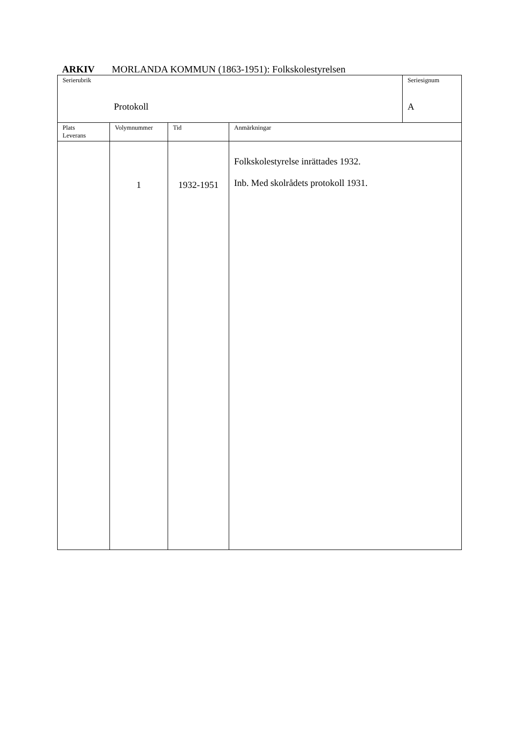ARKIV MORLANDA KOMMUN (1863-1951): Folkskolestyrelsen
| Serierubrik Protokoll | | | | Seriesignum A |
| Plats Leverans | Volymnummer | Tid | Anmärkningar | |
| | 1 | 1932-1951 | Folkskolestyrelse inrättades 1932. Inb. Med skolrådets protokoll 1931. | |